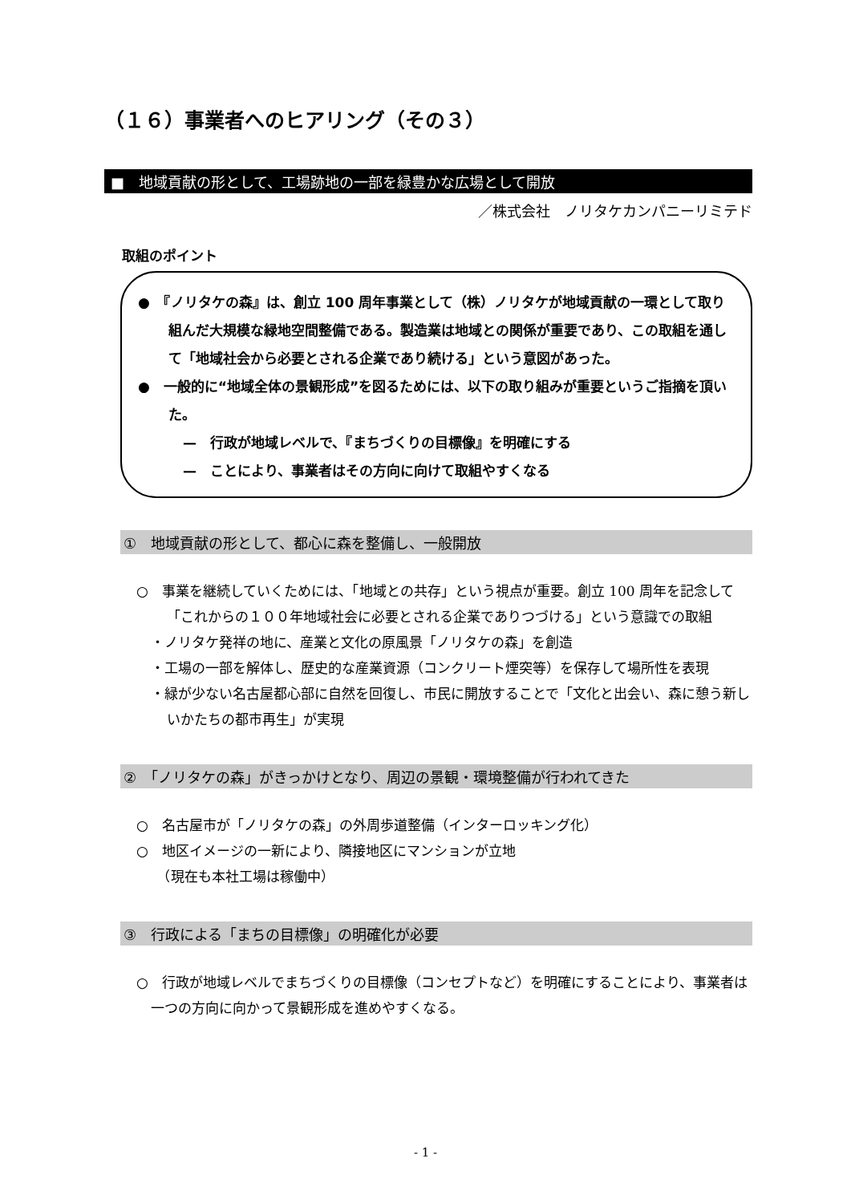（１６）事業者へのヒアリング（その３）
■　地域貢献の形として、工場跡地の一部を緑豊かな広場として開放
／株式会社　ノリタケカンパニーリミテド
取組のポイント
●　『ノリタケの森』は、創立 100 周年事業として（株）ノリタケが地域貢献の一環として取り組んだ大規模な緑地空間整備である。製造業は地域との関係が重要であり、この取組を通して「地域社会から必要とされる企業であり続ける」という意図があった。
●　一般的に“地域全体の景観形成”を図るためには、以下の取り組みが重要というご指摘を頂いた。
—　行政が地域レベルで、『まちづくりの目標像』を明確にする
—　ことにより、事業者はその方向に向けて取組やすくなる
①　地域貢献の形として、都心に森を整備し、一般開放
○　事業を継続していくためには、「地域との共存」という視点が重要。創立 100 周年を記念して「これからの１００年地域社会に必要とされる企業でありつづける」という意識での取組
・ノリタケ発祥の地に、産業と文化の原風景「ノリタケの森」を創造
・工場の一部を解体し、歴史的な産業資源（コンクリート煙突等）を保存して場所性を表現
・緑が少ない名古屋都心部に自然を回復し、市民に開放することで「文化と出会い、森に憩う新しいかたちの都市再生」が実現
②　「ノリタケの森」がきっかけとなり、周辺の景観・環境整備が行われてきた
○　名古屋市が「ノリタケの森」の外周歩道整備（インターロッキング化）
○　地区イメージの一新により、隣接地区にマンションが立地
　　（現在も本社工場は稼働中）
③　行政による「まちの目標像」の明確化が必要
○　行政が地域レベルでまちづくりの目標像（コンセプトなど）を明確にすることにより、事業者は一つの方向に向かって景観形成を進めやすくなる。
- 1 -